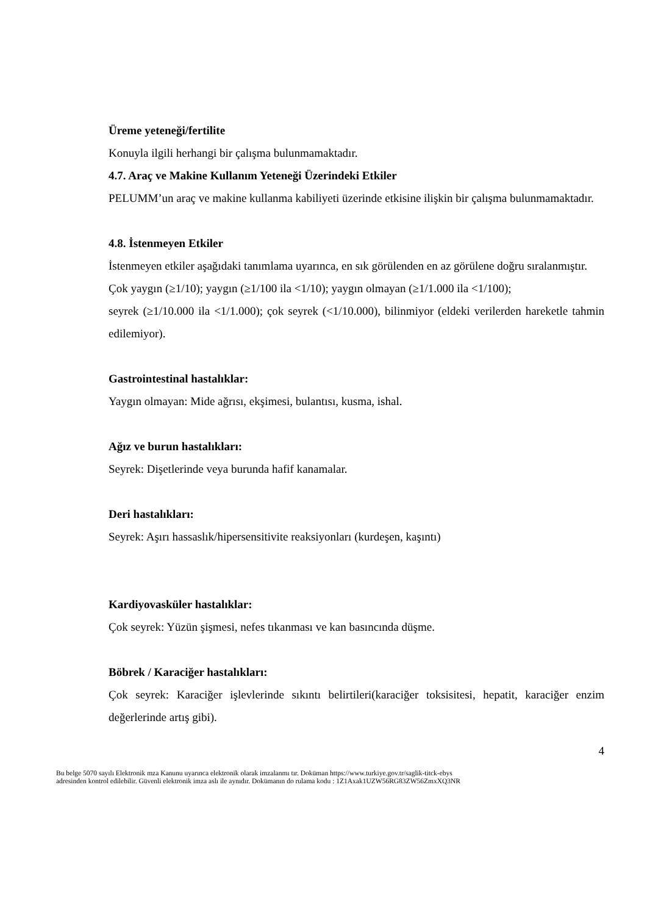Üreme yeteneği/fertilite
Konuyla ilgili herhangi bir çalışma bulunmamaktadır.
4.7. Araç ve Makine Kullanım Yeteneği Üzerindeki Etkiler
PELUMM’un araç ve makine kullanma kabiliyeti üzerinde etkisine ilişkin bir çalışma bulunmamaktadır.
4.8. İstenmeyen Etkiler
İstenmeyen etkiler aşağıdaki tanımlama uyarınca, en sık görülenden en az görülene doğru sıralanmıştır.
Çok yaygın (≥1/10); yaygın (≥1/100 ila <1/10); yaygın olmayan (≥1/1.000 ila <1/100);
seyrek (≥1/10.000 ila <1/1.000); çok seyrek (<1/10.000), bilinmiyor (eldeki verilerden hareketle tahmin edilemiyor).
Gastrointestinal hastalıklar:
Yaygın olmayan: Mide ağrısı, ekşimesi, bulantısı, kusma, ishal.
Ağız ve burun hastalıkları:
Seyrek: Dişetlerinde veya burunda hafif kanamalar.
Deri hastalıkları:
Seyrek: Aşırı hassaslık/hipersensitivite reaksiyonları (kurdeşen, kaşıntı)
Kardiyovasküler hastalıklar:
Çok seyrek: Yüzün şişmesi, nefes tıkanması ve kan basıncında düşme.
Böbrek / Karaciğer hastalıkları:
Çok seyrek: Karaciğer işlevlerinde sıkıntı belirtileri(karaciğer toksisitesi, hepatit, karaciğer enzim değerlerinde artış gibi).
4
Bu belge 5070 sayılı Elektronik mza Kanunu uyarınca elektronik olarak imzalanmı tır. Doküman https://www.turkiye.gov.tr/saglik-titck-ebys
adresinden kontrol edilebilir. Güvenli elektronik imza aslı ile aynıdır. Dokümanın do rulama kodu : 1Z1Axak1UZW56RG83ZW56ZmxXQ3NR